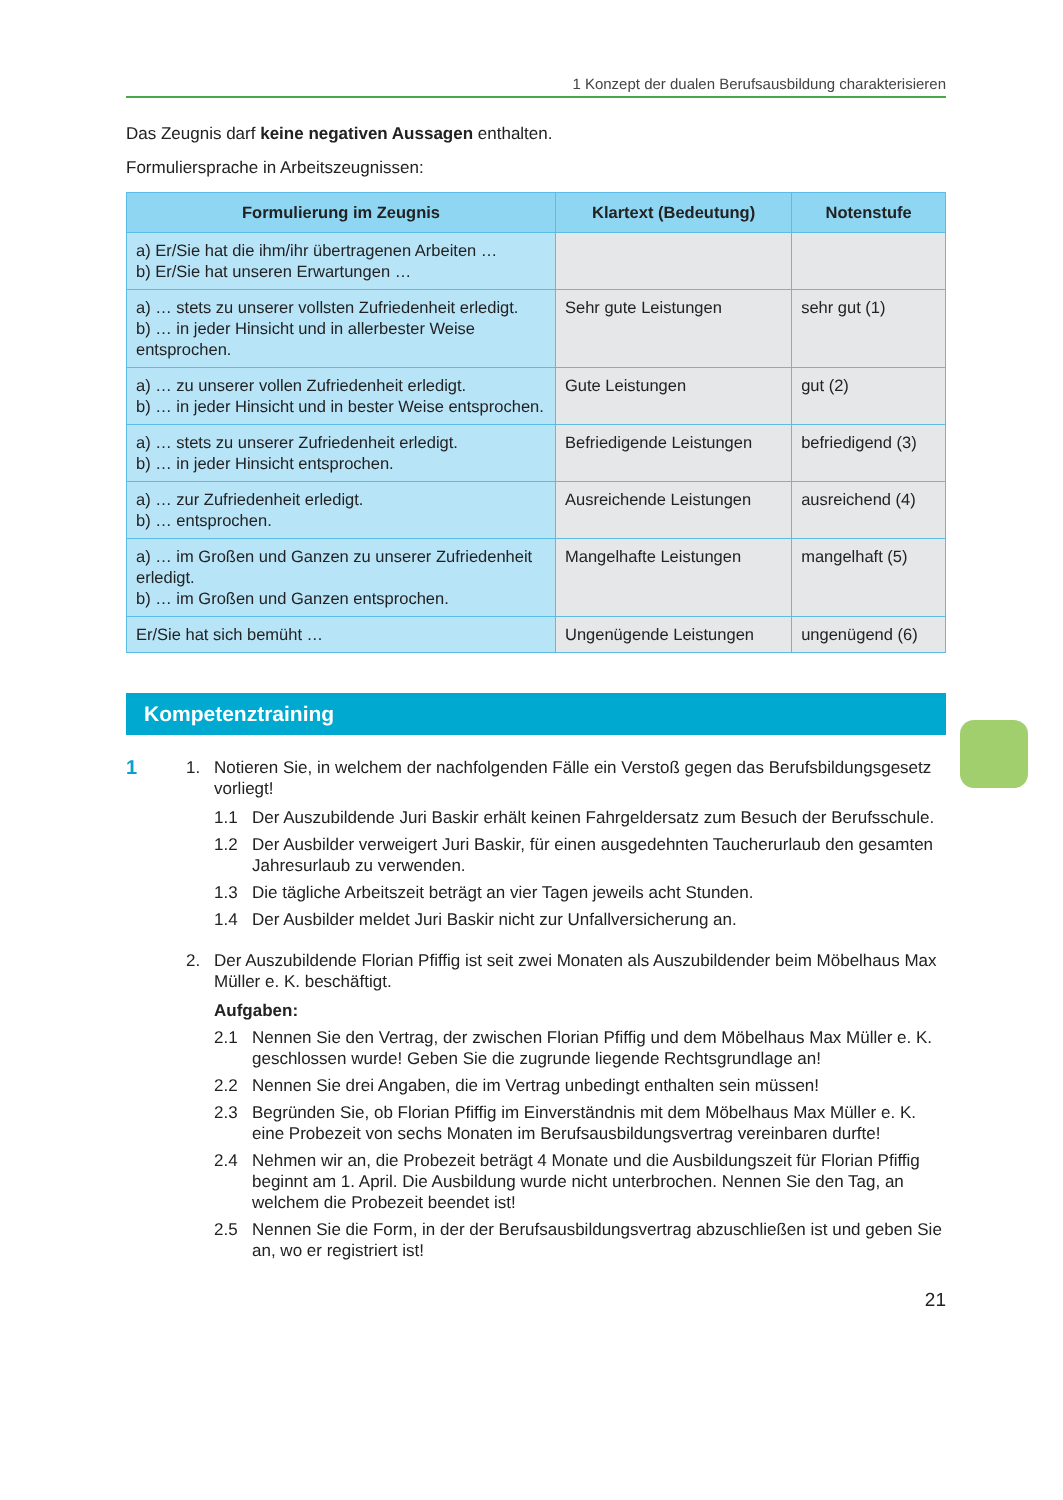1 Konzept der dualen Berufsausbildung charakterisieren
Das Zeugnis darf keine negativen Aussagen enthalten.
Formuliersprache in Arbeitszeugnissen:
| Formulierung im Zeugnis | Klartext (Bedeutung) | Notenstufe |
| --- | --- | --- |
| a) Er/Sie hat die ihm/ihr übertragenen Arbeiten … b) Er/Sie hat unseren Erwartungen … | | |
| a) … stets zu unserer vollsten Zufriedenheit erledigt. b) … in jeder Hinsicht und in allerbester Weise entsprochen. | Sehr gute Leistungen | sehr gut (1) |
| a) … zu unserer vollen Zufriedenheit erledigt. b) … in jeder Hinsicht und in bester Weise entsprochen. | Gute Leistungen | gut (2) |
| a) … stets zu unserer Zufriedenheit erledigt. b) … in jeder Hinsicht entsprochen. | Befriedigende Leistungen | befriedigend (3) |
| a) … zur Zufriedenheit erledigt. b) … entsprochen. | Ausreichende Leistungen | ausreichend (4) |
| a) … im Großen und Ganzen zu unserer Zufriedenheit erledigt. b) … im Großen und Ganzen entsprochen. | Mangelhafte Leistungen | mangelhaft (5) |
| Er/Sie hat sich bemüht … | Ungenügende Leistungen | ungenügend (6) |
Kompetenztraining
1
1. Notieren Sie, in welchem der nachfolgenden Fälle ein Verstoß gegen das Berufsbildungsgesetz vorliegt!
1.1 Der Auszubildende Juri Baskir erhält keinen Fahrgeldersatz zum Besuch der Berufsschule.
1.2 Der Ausbilder verweigert Juri Baskir, für einen ausgedehnten Taucherurlaub den gesamten Jahresurlaub zu verwenden.
1.3 Die tägliche Arbeitszeit beträgt an vier Tagen jeweils acht Stunden.
1.4 Der Ausbilder meldet Juri Baskir nicht zur Unfallversicherung an.
2. Der Auszubildende Florian Pfiffig ist seit zwei Monaten als Auszubildender beim Möbelhaus Max Müller e. K. beschäftigt.
Aufgaben:
2.1 Nennen Sie den Vertrag, der zwischen Florian Pfiffig und dem Möbelhaus Max Müller e. K. geschlossen wurde! Geben Sie die zugrunde liegende Rechtsgrundlage an!
2.2 Nennen Sie drei Angaben, die im Vertrag unbedingt enthalten sein müssen!
2.3 Begründen Sie, ob Florian Pfiffig im Einverständnis mit dem Möbelhaus Max Müller e. K. eine Probezeit von sechs Monaten im Berufsausbildungsvertrag vereinbaren durfte!
2.4 Nehmen wir an, die Probezeit beträgt 4 Monate und die Ausbildungszeit für Florian Pfiffig beginnt am 1. April. Die Ausbildung wurde nicht unterbrochen. Nennen Sie den Tag, an welchem die Probezeit beendet ist!
2.5 Nennen Sie die Form, in der der Berufsausbildungsvertrag abzuschließen ist und geben Sie an, wo er registriert ist!
21